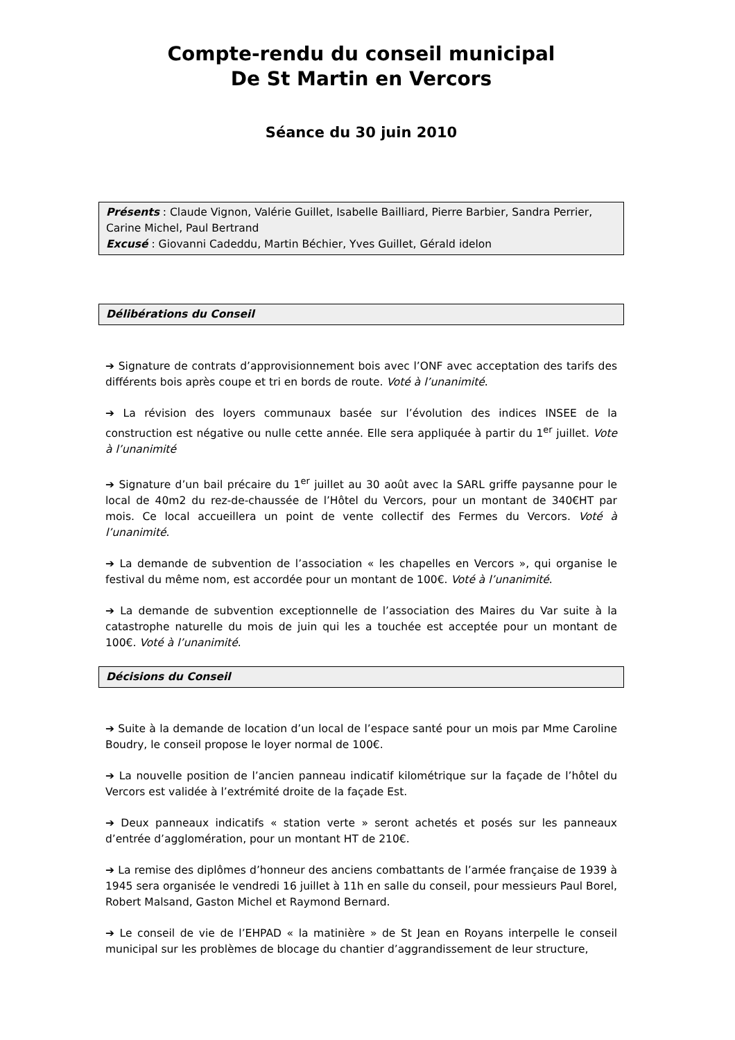Compte-rendu du conseil municipal
De St Martin en Vercors
Séance du 30 juin 2010
Présents : Claude Vignon, Valérie Guillet, Isabelle Bailliard, Pierre Barbier, Sandra Perrier, Carine Michel, Paul Bertrand
Excusé : Giovanni Cadeddu, Martin Béchier, Yves Guillet, Gérald idelon
Délibérations du Conseil
➔ Signature de contrats d’approvisionnement bois avec l’ONF avec acceptation des tarifs des différents bois après coupe et tri en bords de route. Voté à l’unanimité.
➔ La révision des loyers communaux basée sur l’évolution des indices INSEE de la construction est négative ou nulle cette année. Elle sera appliquée à partir du 1<sup>er</sup> juillet. Vote à l’unanimité
➔ Signature d’un bail précaire du 1<sup>er</sup> juillet au 30 août avec la SARL griffe paysanne pour le local de 40m2 du rez-de-chaussée de l’Hôtel du Vercors, pour un montant de 340€HT par mois. Ce local accueillera un point de vente collectif des Fermes du Vercors. Voté à l’unanimité.
➔ La demande de subvention de l’association « les chapelles en Vercors », qui organise le festival du même nom, est accordée pour un montant de 100€. Voté à l’unanimité.
➔ La demande de subvention exceptionnelle de l’association des Maires du Var suite à la catastrophe naturelle du mois de juin qui les a touchée est acceptée pour un montant de 100€. Voté à l’unanimité.
Décisions du Conseil
➔ Suite à la demande de location d’un local de l’espace santé pour un mois par Mme Caroline Boudry, le conseil propose le loyer normal de 100€.
➔ La nouvelle position de l’ancien panneau indicatif kilométrique sur la façade de l’hôtel du Vercors est validée à l’extrémité droite de la façade Est.
➔ Deux panneaux indicatifs « station verte » seront achetés et posés sur les panneaux d’entrée d’agglomération, pour un montant HT de 210€.
➔ La remise des diplômes d’honneur des anciens combattants de l’armée française de 1939 à 1945 sera organisée le vendredi 16 juillet à 11h en salle du conseil, pour messieurs Paul Borel, Robert Malsand, Gaston Michel et Raymond Bernard.
➔ Le conseil de vie de l’EHPAD « la matinière » de St Jean en Royans interpelle le conseil municipal sur les problèmes de blocage du chantier d’aggrandissement de leur structure,